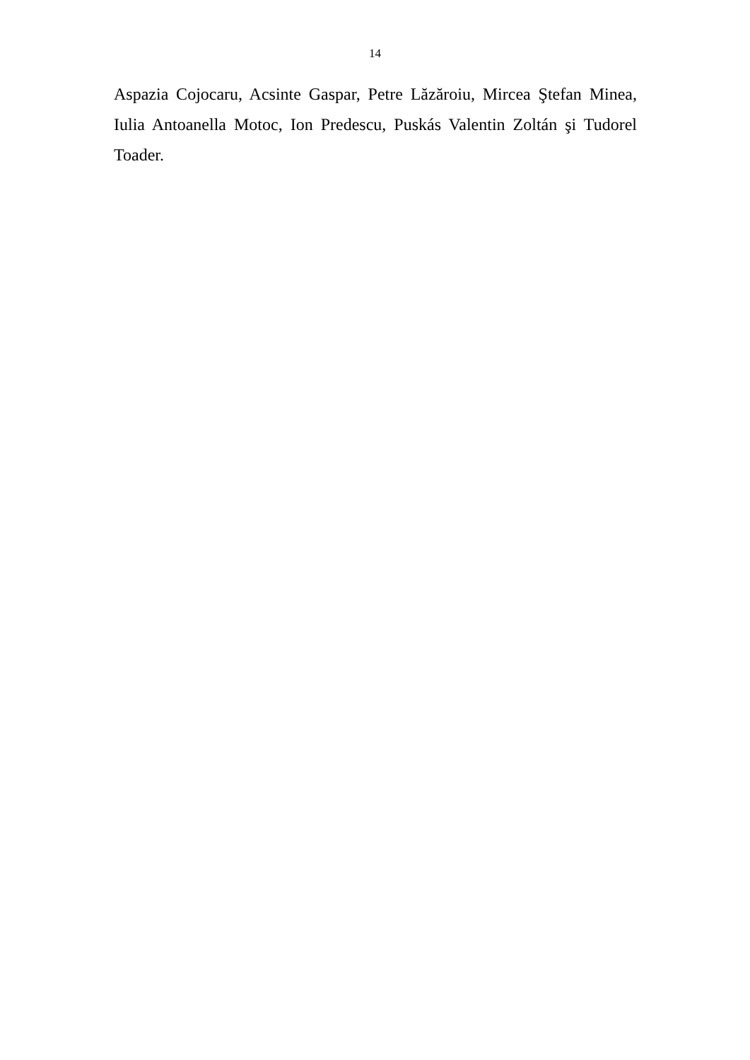14
Aspazia Cojocaru, Acsinte Gaspar, Petre Lăzăroiu, Mircea Ştefan Minea, Iulia Antoanella Motoc, Ion Predescu, Puskás Valentin Zoltán şi Tudorel Toader.